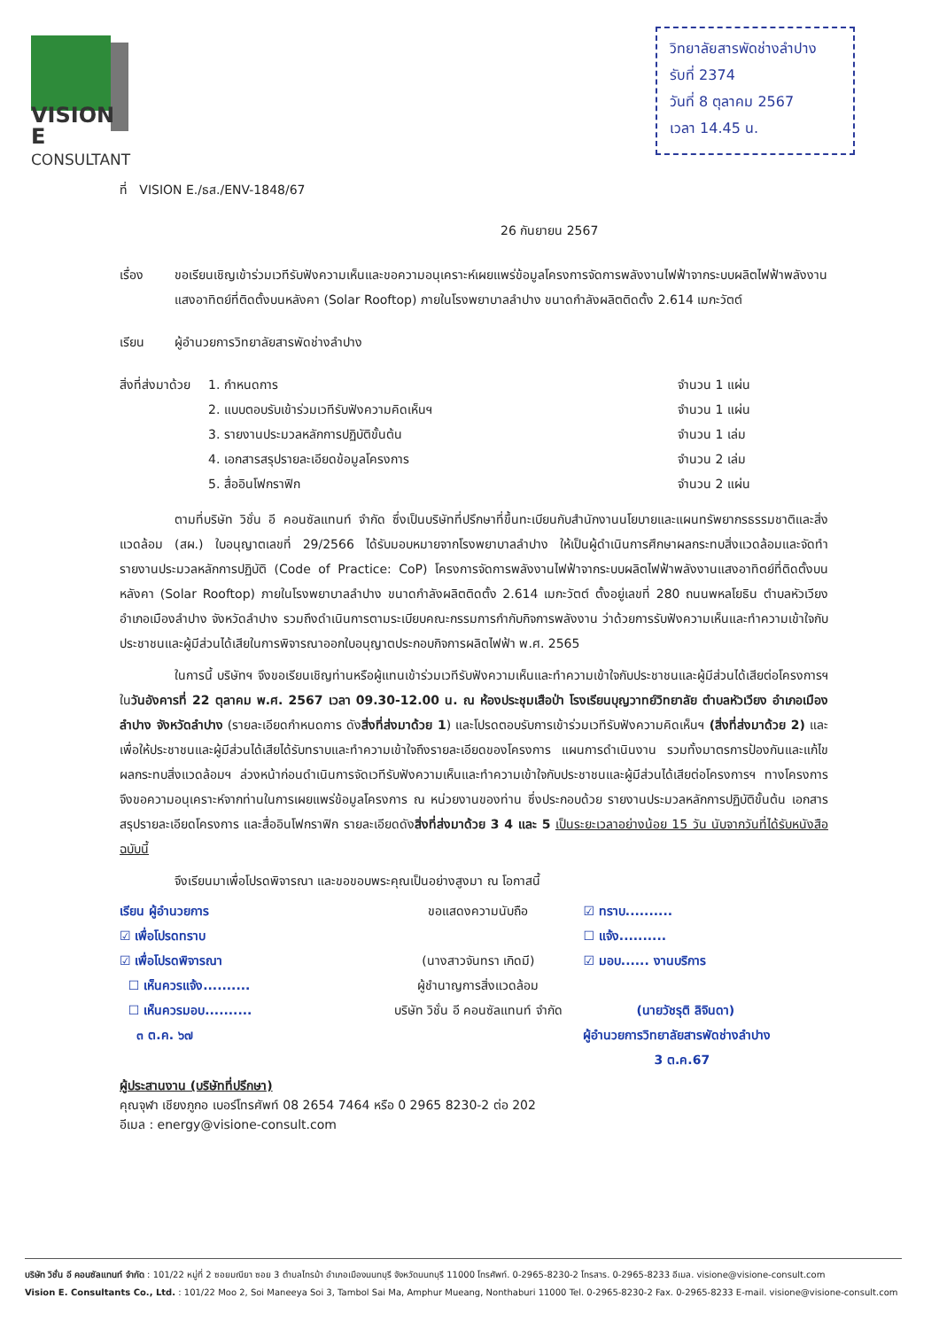VISION E
CONSULTANT
วิทยาลัยสารพัดช่างลำปาง
รับที่ 2374
วันที่ 8 ตุลาคม 2567
เวลา 14.45 น.
ที่ VISION E./ธส./ENV-1848/67
26 กันยายน 2567
เรื่อง ขอเรียนเชิญเข้าร่วมเวทีรับฟังความเห็นและขอความอนุเคราะห์เผยแพร่ข้อมูลโครงการจัดการพลังงานไฟฟ้าจากระบบผลิตไฟฟ้าพลังงานแสงอาทิตย์ที่ติดตั้งบนหลังคา (Solar Rooftop) ภายในโรงพยาบาลลำปาง ขนาดกำลังผลิตติดตั้ง 2.614 เมกะวัตต์
เรียน ผู้อำนวยการวิทยาลัยสารพัดช่างลำปาง
สิ่งที่ส่งมาด้วย 1. กำหนดการ จำนวน 1 แผ่น
2. แบบตอบรับเข้าร่วมเวทีรับฟังความคิดเห็นฯ จำนวน 1 แผ่น
3. รายงานประมวลหลักการปฏิบัติขั้นต้น จำนวน 1 เล่ม
4. เอกสารสรุปรายละเอียดข้อมูลโครงการ จำนวน 2 เล่ม
5. สื่ออินโฟกราฟิก จำนวน 2 แผ่น
ตามที่บริษัท วิชั่น อี คอนซัลแทนท์ จำกัด ซึ่งเป็นบริษัทที่ปรึกษาที่ขึ้นทะเบียนกับสำนักงานนโยบายและแผนทรัพยากรธรรมชาติและสิ่งแวดล้อม (สผ.) ใบอนุญาตเลขที่ 29/2566 ได้รับมอบหมายจากโรงพยาบาลลำปาง ให้เป็นผู้ดำเนินการศึกษาผลกระทบสิ่งแวดล้อมและจัดทำรายงานประมวลหลักการปฏิบัติ (Code of Practice: CoP) โครงการจัดการพลังงานไฟฟ้าจากระบบผลิตไฟฟ้าพลังงานแสงอาทิตย์ที่ติดตั้งบนหลังคา (Solar Rooftop) ภายในโรงพยาบาลลำปาง ขนาดกำลังผลิตติดตั้ง 2.614 เมกะวัตต์ ตั้งอยู่เลขที่ 280 ถนนพหลโยธิน ตำบลหัวเวียง อำเภอเมืองลำปาง จังหวัดลำปาง รวมถึงดำเนินการตามระเบียบคณะกรรมการกำกับกิจการพลังงาน ว่าด้วยการรับฟังความเห็นและทำความเข้าใจกับประชาชนและผู้มีส่วนได้เสียในการพิจารณาออกใบอนุญาตประกอบกิจการผลิตไฟฟ้า พ.ศ. 2565
ในการนี้ บริษัทฯ จึงขอเรียนเชิญท่านหรือผู้แทนเข้าร่วมเวทีรับฟังความเห็นและทำความเข้าใจกับประชาชนและผู้มีส่วนได้เสียต่อโครงการฯ ในวันอังคารที่ 22 ตุลาคม พ.ศ. 2567 เวลา 09.30-12.00 น. ณ ห้องประชุมเสือป่า โรงเรียนบุญวาทย์วิทยาลัย ตำบลหัวเวียง อำเภอเมืองลำปาง จังหวัดลำปาง (รายละเอียดกำหนดการ ดังสิ่งที่ส่งมาด้วย 1) และโปรดตอบรับการเข้าร่วมเวทีรับฟังความคิดเห็นฯ (สิ่งที่ส่งมาด้วย 2) และเพื่อให้ประชาชนและผู้มีส่วนได้เสียได้รับทราบและทำความเข้าใจถึงรายละเอียดของโครงการ แผนการดำเนินงาน รวมทั้งมาตรการป้องกันและแก้ไขผลกระทบสิ่งแวดล้อมฯ ล่วงหน้าก่อนดำเนินการจัดเวทีรับฟังความเห็นและทำความเข้าใจกับประชาชนและผู้มีส่วนได้เสียต่อโครงการฯ ทางโครงการจึงขอความอนุเคราะห์จากท่านในการเผยแพร่ข้อมูลโครงการ ณ หน่วยงานของท่าน ซึ่งประกอบด้วย รายงานประมวลหลักการปฏิบัติขั้นต้น เอกสารสรุปรายละเอียดโครงการ และสื่ออินโฟกราฟิก รายละเอียดดังสิ่งที่ส่งมาด้วย 3 4 และ 5 เป็นระยะเวลาอย่างน้อย 15 วัน นับจากวันที่ได้รับหนังสือฉบับนี้
จึงเรียนมาเพื่อโปรดพิจารณา และขอขอบพระคุณเป็นอย่างสูงมา ณ โอกาสนี้
เรียน ผู้อำนวยการ
☑ เพื่อโปรดทราบ
☑ เพื่อโปรดพิจารณา
☐ เห็นควรแจ้ง..........
☐ เห็นควรมอบ..........
๓ ต.ค. ๖๗
ขอแสดงความนับถือ
(นางสาวจันทรา เกิดมี)
ผู้ชำนาญการสิ่งแวดล้อม
บริษัท วิชั่น อี คอนซัลแทนท์ จำกัด
☑ ทราบ..........
☐ แจ้ง..........
☑ มอบ...... งานบริการ
(นายวัชรุติ ลิจินดา)
ผู้อำนวยการวิทยาลัยสารพัดช่างลำปาง
3 ต.ค.67
ผู้ประสานงาน (บริษัทที่ปรึกษา)
คุณจุฬา เชียงภูกอ เบอร์โทรศัพท์ 08 2654 7464 หรือ 0 2965 8230-2 ต่อ 202
อีเมล : energy@visione-consult.com
บริษัท วิชั่น อี คอนซัลแทนท์ จำกัด : 101/22 หมู่ที่ 2 ซอยมณียา ซอย 3 ตำบลไทรม้า อำเภอเมืองนนทบุรี จังหวัดนนทบุรี 11000 โทรศัพท์. 0-2965-8230-2 โทรสาร. 0-2965-8233 อีเมล. visione@visione-consult.com
Vision E. Consultants Co., Ltd. : 101/22 Moo 2, Soi Maneeya Soi 3, Tambol Sai Ma, Amphur Mueang, Nonthaburi 11000 Tel. 0-2965-8230-2 Fax. 0-2965-8233 E-mail. visione@visione-consult.com